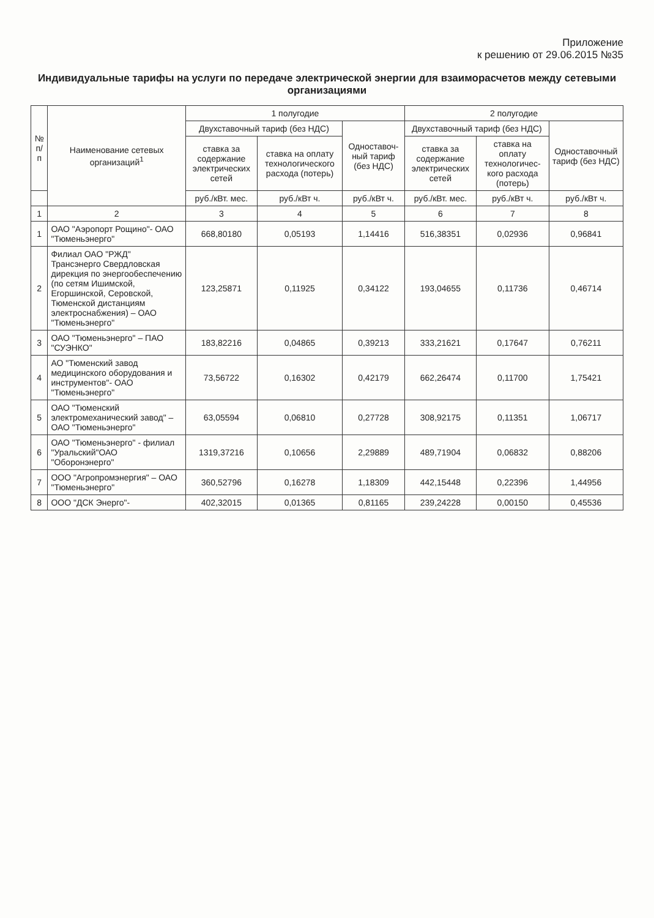Приложение
к решению от 29.06.2015 №35
Индивидуальные тарифы на услуги по передаче электрической энергии для взаиморасчетов между сетевыми организациями
| № п/п | Наименование сетевых организаций<sup>1</sup> | 1 полугодие | | | 2 полугодие | | |
| --- | --- | --- | --- | --- | --- | --- | --- |
| | | Двухставочный тариф (без НДС) | | Одноставоч-ный тариф (без НДС) | Двухставочный тариф (без НДС) | | Одноставочный тариф (без НДС) |
| | | ставка за содержание электрических сетей | ставка на оплату технологического расхода (потерь) | | ставка за содержание электрических сетей | ставка на оплату технологичес-кого расхода (потерь) | |
| | | руб./кВт. мес. | руб./кВт ч. | руб./кВт ч. | руб./кВт. мес. | руб./кВт ч. | руб./кВт ч. |
| 1 | 2 | 3 | 4 | 5 | 6 | 7 | 8 |
| 1 | ОАО "Аэропорт Рощино"- ОАО "Тюменьэнерго" | 668,80180 | 0,05193 | 1,14416 | 516,38351 | 0,02936 | 0,96841 |
| 2 | Филиал ОАО "РЖД" Трансэнерго Свердловская дирекция по энергообеспечению (по сетям Ишимской, Егоршинской, Серовской, Тюменской дистанциям электроснабжения) – ОАО "Тюменьэнерго" | 123,25871 | 0,11925 | 0,34122 | 193,04655 | 0,11736 | 0,46714 |
| 3 | ОАО "Тюменьэнерго" – ПАО "СУЭНКО" | 183,82216 | 0,04865 | 0,39213 | 333,21621 | 0,17647 | 0,76211 |
| 4 | АО "Тюменский завод медицинского оборудования и инструментов"- ОАО "Тюменьэнерго" | 73,56722 | 0,16302 | 0,42179 | 662,26474 | 0,11700 | 1,75421 |
| 5 | ОАО "Тюменский электромеханический завод" – ОАО "Тюменьэнерго" | 63,05594 | 0,06810 | 0,27728 | 308,92175 | 0,11351 | 1,06717 |
| 6 | ОАО "Тюменьэнерго" - филиал "Уральский"ОАО "Оборонэнерго" | 1319,37216 | 0,10656 | 2,29889 | 489,71904 | 0,06832 | 0,88206 |
| 7 | ООО "Агропромэнергия" – ОАО "Тюменьэнерго" | 360,52796 | 0,16278 | 1,18309 | 442,15448 | 0,22396 | 1,44956 |
| 8 | ООО "ДСК Энерго"- | 402,32015 | 0,01365 | 0,81165 | 239,24228 | 0,00150 | 0,45536 |